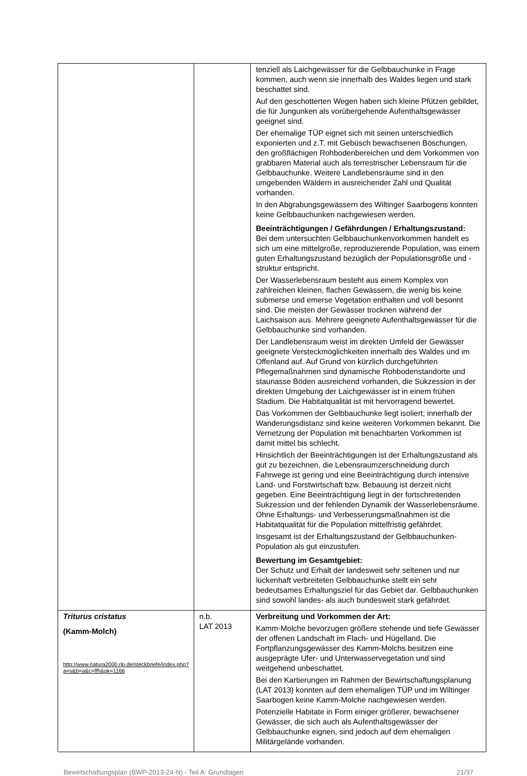| | | tenziell als Laichgewässer für die Gelbbauchunke in Frage kommen, auch wenn sie innerhalb des Waldes liegen und stark beschattet sind. Auf den geschotterten Wegen haben sich kleine Pfützen gebildet, die für Jungunken als vorübergehende Aufenthaltsgewässer geeignet sind. Der ehemalige TÜP eignet sich mit seinen unterschiedlich exponierten und z.T. mit Gebüsch bewachsenen Böschungen, den großflächigen Rohbodenbereichen und dem Vorkommen von grabbaren Material auch als terrestrischer Lebensraum für die Gelbbauchunke. Weitere Landlebensräume sind in den umgebenden Wäldern in ausreichender Zahl und Qualität vorhanden. In den Abgrabungsgewässern des Wiltinger Saarbogens konnten keine Gelbbauchunken nachgewiesen werden. Beeinträchtigungen / Gefährdungen / Erhaltungszustand: Bei dem untersuchten Gelbbauchunkenvorkommen handelt es sich um eine mittelgroße, reproduzierende Population, was einem guten Erhaltungszustand bezüglich der Populationsgröße und -struktur entspricht. Der Wasserlebensraum besteht aus einem Komplex von zahlreichen kleinen, flachen Gewässern, die wenig bis keine submerse und emerse Vegetation enthalten und voll besonnt sind. Die meisten der Gewässer trocknen während der Laichsaison aus. Mehrere geeignete Aufenthaltsgewässer für die Gelbbauchunke sind vorhanden. Der Landlebensraum weist im direkten Umfeld der Gewässer geeignete Versteckmöglichkeiten innerhalb des Waldes und im Offenland auf. Auf Grund von kürzlich durchgeführten Pflegemaßnahmen sind dynamische Rohbodenstandorte und staunasse Böden ausreichend vorhanden, die Sukzession in der direkten Umgebung der Laichgewässer ist in einem frühen Stadium. Die Habitatqualität ist mit hervorragend bewertet. Das Vorkommen der Gelbbauchunke liegt isoliert; innerhalb der Wanderungsdistanz sind keine weiteren Vorkommen bekannt. Die Vernetzung der Population mit benachbarten Vorkommen ist damit mittel bis schlecht. Hinsichtlich der Beeinträchtigungen ist der Erhaltungszustand als gut zu bezeichnen, die Lebensraumzerschneidung durch Fahrwege ist gering und eine Beeinträchtigung durch intensive Land- und Forstwirtschaft bzw. Bebauung ist derzeit nicht gegeben. Eine Beeinträchtigung liegt in der fortschreitenden Sukzession und der fehlenden Dynamik der Wasserlebensräume. Ohne Erhaltungs- und Verbesserungsmaßnahmen ist die Habitatqualität für die Population mittelfristig gefährdet. Insgesamt ist der Erhaltungszustand der Gelbbauchunken-Population als gut einzustufen. Bewertung im Gesamtgebiet: Der Schutz und Erhalt der landesweit sehr seltenen und nur lückenhaft verbreiteten Gelbbauchunke stellt ein sehr bedeutsames Erhaltungsziel für das Gebiet dar. Gelbbauchunken sind sowohl landes- als auch bundesweit stark gefährdet. |
| Triturus cristatus (Kamm-Molch) http://www.natura2000.rlp.de/steckbriefe/index.php?a=s&b=a&c=ffh&pk=1166 | n.b. LAT 2013 | Verbreitung und Vorkommen der Art: Kamm-Molche bevorzugen größere stehende und tiefe Gewässer der offenen Landschaft im Flach- und Hügelland. Die Fortpflanzungsgewässer des Kamm-Molchs besitzen eine ausgeprägte Ufer- und Unterwasservegetation und sind weitgehend unbeschattet. Bei den Kartierungen im Rahmen der Bewirtschaftungsplanung (LAT 2013) konnten auf dem ehemaligen TÜP und im Wiltinger Saarbogen keine Kamm-Molche nachgewiesen werden. Potenzielle Habitate in Form einiger größerer, bewachsener Gewässer, die sich auch als Aufenthaltsgewässer der Gelbbauchunke eignen, sind jedoch auf dem ehemaligen Militärgelände vorhanden. |
Bewirtschaftungsplan (BWP-2013-24-N) - Teil A: Grundlagen 21/37